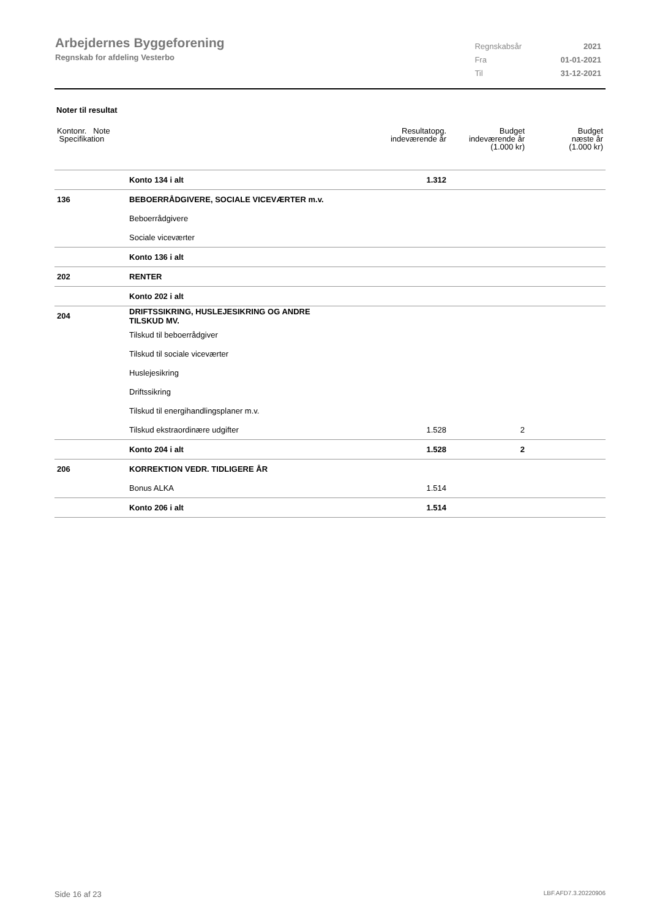Arbejdernes Byggeforening
Regnskab for afdeling Vesterbo
| Regnskabsår | 2021 |
| Fra | 01-01-2021 |
| Til | 31-12-2021 |
Noter til resultat
| Kontonr. Note Specifikation | | Resultatopg. indeværende år | Budget indeværende år (1.000 kr) | Budget næste år (1.000 kr) |
| | Konto 134 i alt | 1.312 | | |
| 136 | BEBOERRÅDGIVERE, SOCIALE VICEVÆRTER m.v. | | | |
| | Beboerrådgivere | | | |
| | Sociale viceværter | | | |
| | Konto 136 i alt | | | |
| 202 | RENTER | | | |
| | Konto 202 i alt | | | |
| 204 | DRIFTSSIKRING, HUSLEJESIKRING OG ANDRE TILSKUD MV. | | | |
| | Tilskud til beboerrådgiver | | | |
| | Tilskud til sociale viceværter | | | |
| | Huslejesikring | | | |
| | Driftssikring | | | |
| | Tilskud til energihandlingsplaner m.v. | | | |
| | Tilskud ekstraordinære udgifter | 1.528 | 2 | |
| | Konto 204 i alt | 1.528 | 2 | |
| 206 | KORREKTION VEDR. TIDLIGERE ÅR | | | |
| | Bonus ALKA | 1.514 | | |
| | Konto 206 i alt | 1.514 | | |
Side 16 af 23 LBF.AFD7.3.20220906